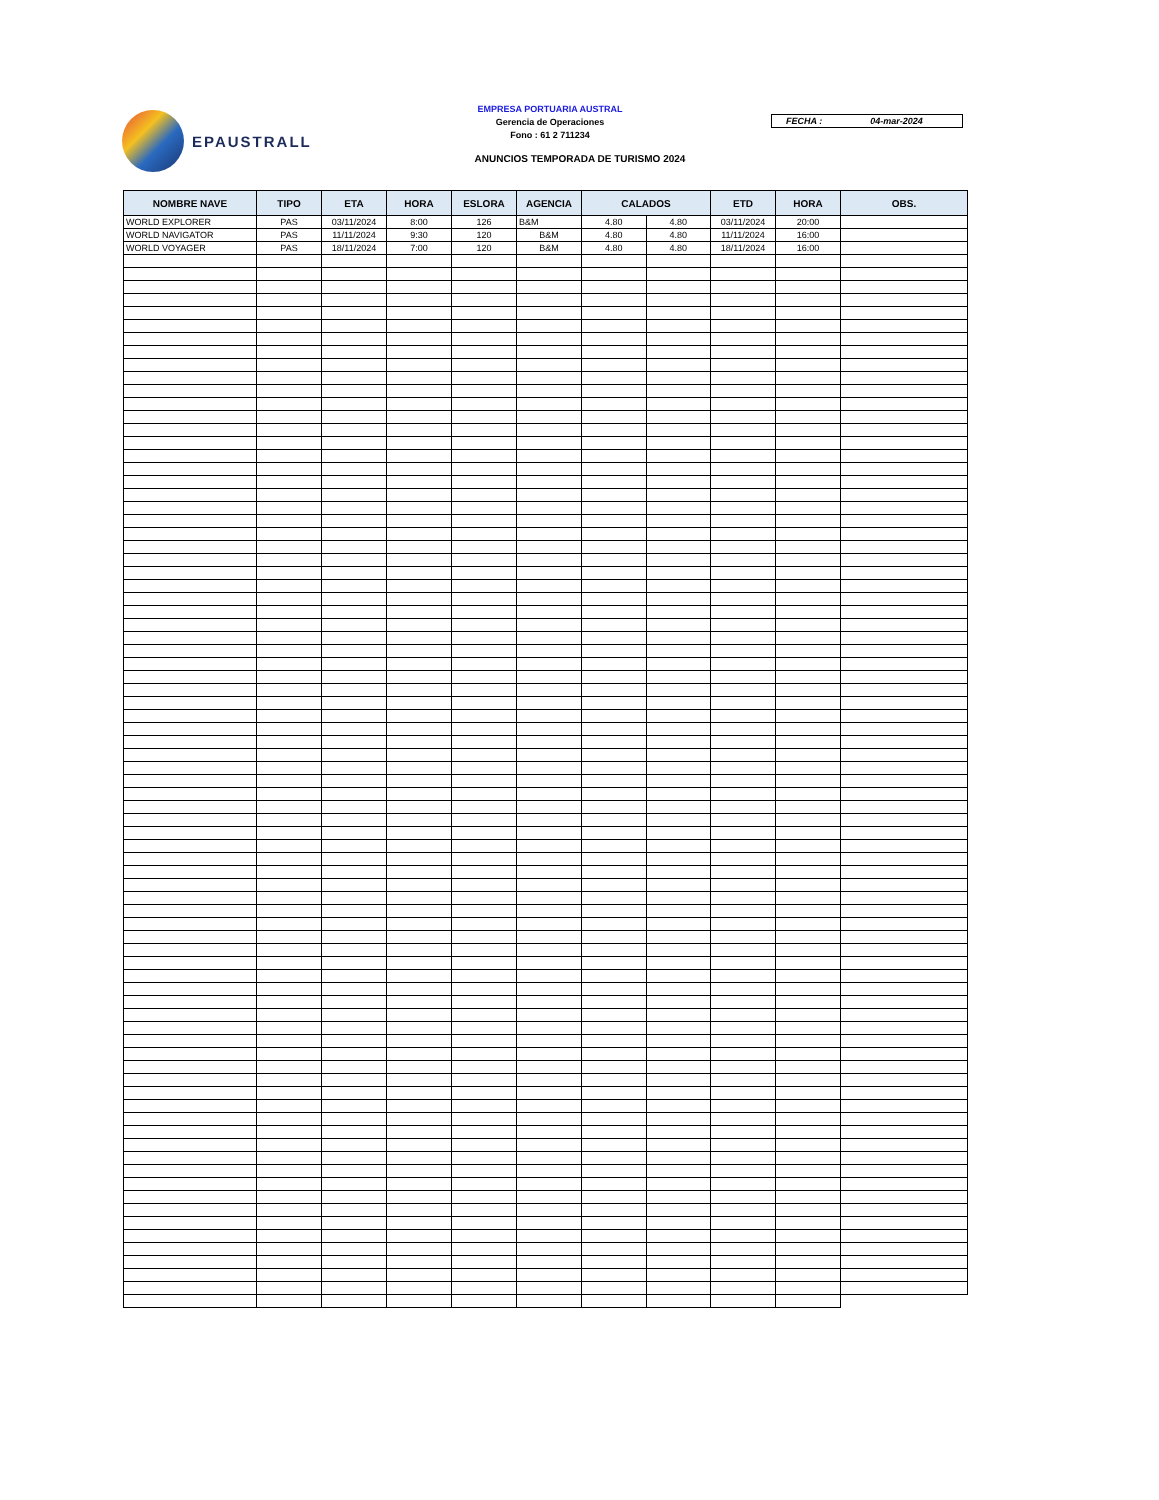EPAUSTRALL
EMPRESA PORTUARIA AUSTRAL
Gerencia de Operaciones
Fono : 61 2 711234
FECHA : 04-mar-2024
ANUNCIOS TEMPORADA DE TURISMO 2024
| NOMBRE NAVE | TIPO | ETA | HORA | ESLORA | AGENCIA | CALADOS | | ETD | HORA | OBS. |
| --- | --- | --- | --- | --- | --- | --- | --- | --- | --- | --- |
| WORLD EXPLORER | PAS | 03/11/2024 | 8:00 | 126 | B&M | 4.80 | 4.80 | 03/11/2024 | 20:00 | |
| WORLD NAVIGATOR | PAS | 11/11/2024 | 9:30 | 120 | B&M | 4.80 | 4.80 | 11/11/2024 | 16:00 | |
| WORLD VOYAGER | PAS | 18/11/2024 | 7:00 | 120 | B&M | 4.80 | 4.80 | 18/11/2024 | 16:00 | |